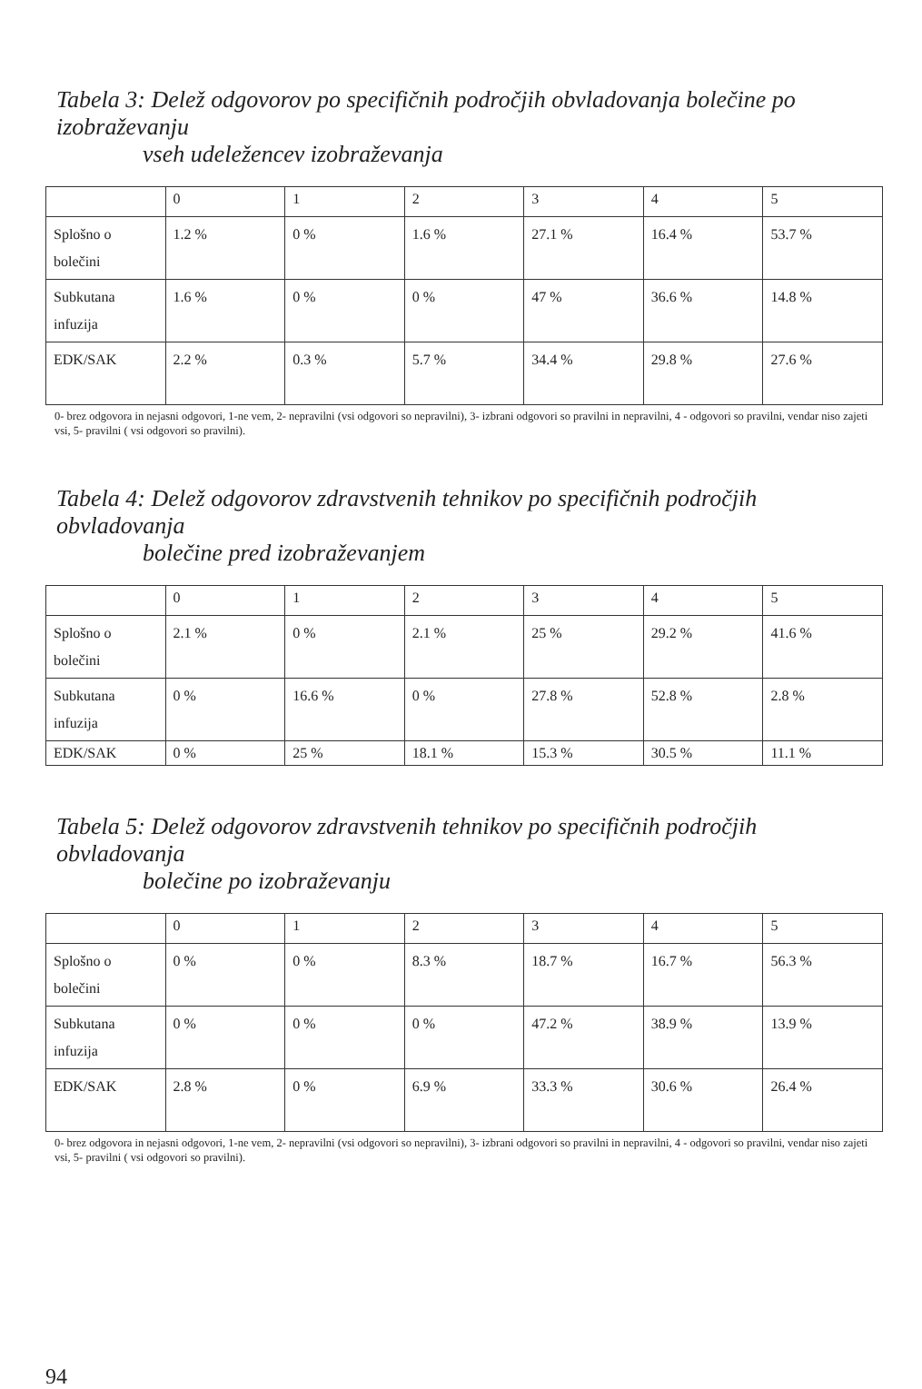Tabela 3: Delež odgovorov po specifičnih področjih obvladovanja bolečine po izobraževanju
vseh udeležencev izobraževanja
| | 0 | 1 | 2 | 3 | 4 | 5 |
| --- | --- | --- | --- | --- | --- | --- |
| Splošno o bolečini | 1.2 % | 0 % | 1.6 % | 27.1 % | 16.4 % | 53.7 % |
| Subkutana infuzija | 1.6 % | 0 % | 0 % | 47 % | 36.6 % | 14.8 % |
| EDK/SAK | 2.2 % | 0.3 % | 5.7 % | 34.4 % | 29.8 % | 27.6 % |
0- brez odgovora in nejasni odgovori, 1-ne vem, 2- nepravilni (vsi odgovori so nepravilni), 3- izbrani odgovori so pravilni in nepravilni, 4 - odgovori so pravilni, vendar niso zajeti vsi, 5- pravilni ( vsi odgovori so pravilni).
Tabela 4: Delež odgovorov zdravstvenih tehnikov po specifičnih področjih obvladovanja
bolečine pred izobraževanjem
| | 0 | 1 | 2 | 3 | 4 | 5 |
| --- | --- | --- | --- | --- | --- | --- |
| Splošno o bolečini | 2.1 % | 0 % | 2.1 % | 25 % | 29.2 % | 41.6 % |
| Subkutana infuzija | 0 % | 16.6 % | 0 % | 27.8 % | 52.8 % | 2.8 % |
| EDK/SAK | 0 % | 25 % | 18.1 % | 15.3 % | 30.5 % | 11.1 % |
Tabela 5: Delež odgovorov zdravstvenih tehnikov po specifičnih področjih obvladovanja
bolečine po izobraževanju
| | 0 | 1 | 2 | 3 | 4 | 5 |
| --- | --- | --- | --- | --- | --- | --- |
| Splošno o bolečini | 0 % | 0 % | 8.3 % | 18.7 % | 16.7 % | 56.3 % |
| Subkutana infuzija | 0 % | 0 % | 0 % | 47.2 % | 38.9 % | 13.9 % |
| EDK/SAK | 2.8 % | 0 % | 6.9 % | 33.3 % | 30.6 % | 26.4 % |
0- brez odgovora in nejasni odgovori, 1-ne vem, 2- nepravilni (vsi odgovori so nepravilni), 3- izbrani odgovori so pravilni in nepravilni, 4 - odgovori so pravilni, vendar niso zajeti vsi, 5- pravilni ( vsi odgovori so pravilni).
94